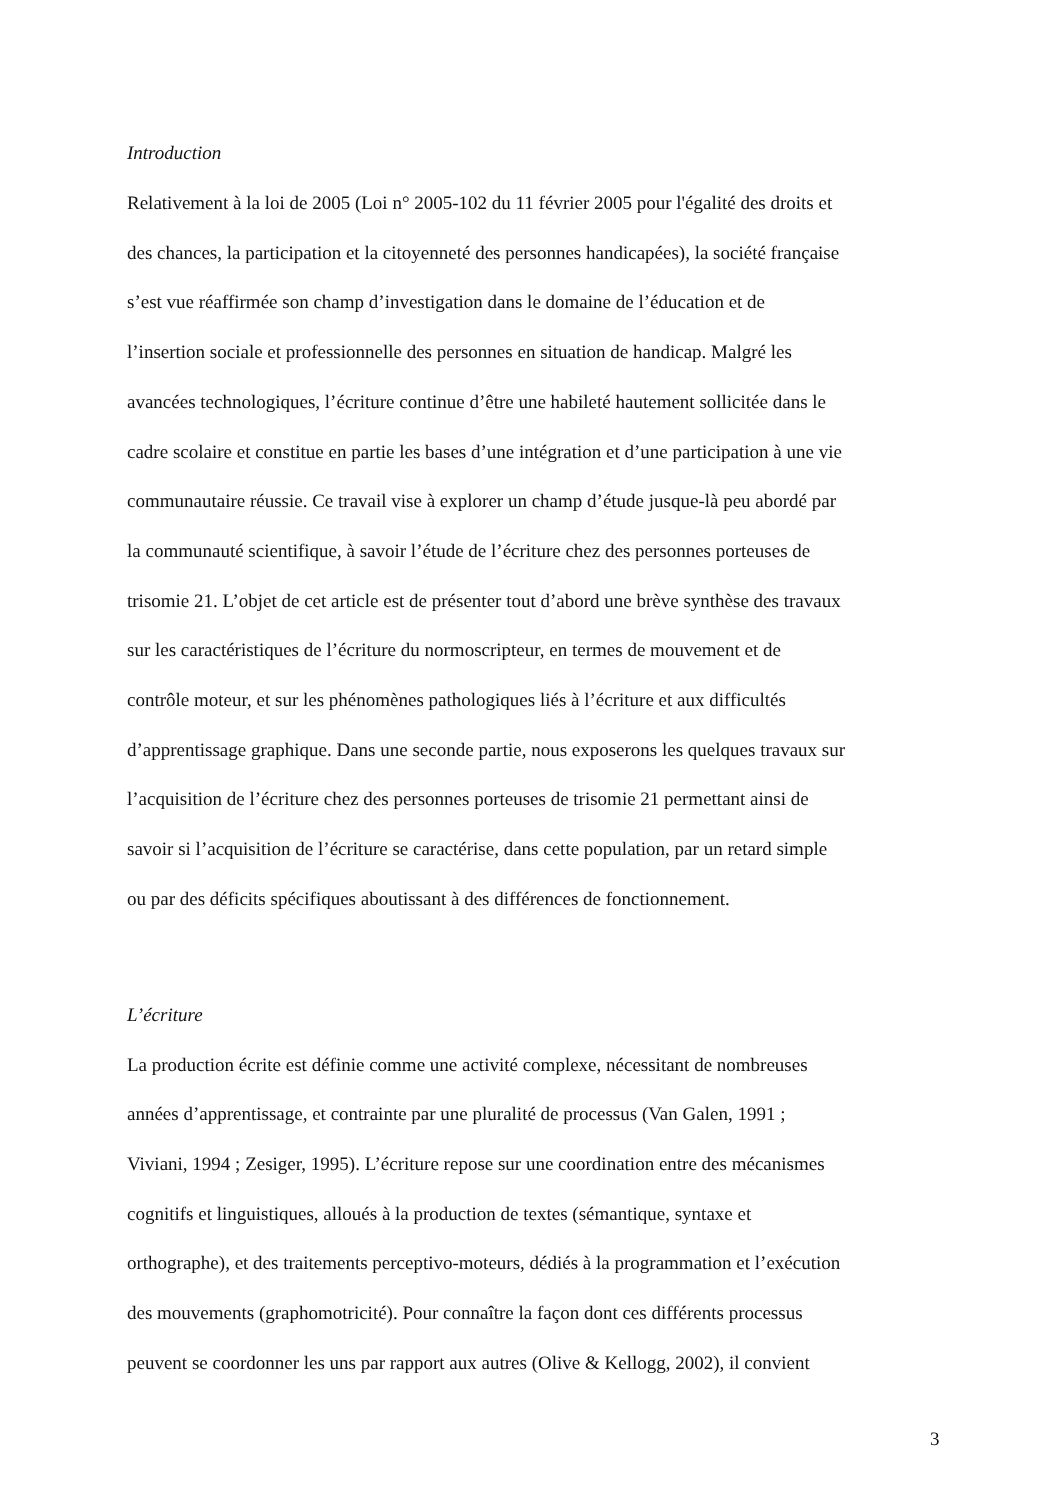Introduction
Relativement à la loi de 2005 (Loi n° 2005-102 du 11 février 2005 pour l'égalité des droits et
des chances, la participation et la citoyenneté des personnes handicapées), la société française
s’est vue réaffirmée son champ d’investigation dans le domaine de l’éducation et de
l’insertion sociale et professionnelle des personnes en situation de handicap. Malgré les
avancées technologiques, l’écriture continue d’être une habileté hautement sollicitée dans le
cadre scolaire et constitue en partie les bases d’une intégration et d’une participation à une vie
communautaire réussie. Ce travail vise à explorer un champ d’étude jusque-là peu abordé par
la communauté scientifique, à savoir l’étude de l’écriture chez des personnes porteuses de
trisomie 21. L’objet de cet article est de présenter tout d’abord une brève synthèse des travaux
sur les caractéristiques de l’écriture du normoscripteur, en termes de mouvement et de
contrôle moteur, et sur les phénomènes pathologiques liés à l’écriture et aux difficultés
d’apprentissage graphique. Dans une seconde partie, nous exposerons les quelques travaux sur
l’acquisition de l’écriture chez des personnes porteuses de trisomie 21 permettant ainsi de
savoir si l’acquisition de l’écriture se caractérise, dans cette population, par un retard simple
ou par des déficits spécifiques aboutissant à des différences de fonctionnement.
L’écriture
La production écrite est définie comme une activité complexe, nécessitant de nombreuses
années d’apprentissage, et contrainte par une pluralité de processus (Van Galen, 1991 ;
Viviani, 1994 ; Zesiger, 1995). L’écriture repose sur une coordination entre des mécanismes
cognitifs et linguistiques, alloués à la production de textes (sémantique, syntaxe et
orthographe), et des traitements perceptivo-moteurs, dédiés à la programmation et l’exécution
des mouvements (graphomotricité). Pour connaître la façon dont ces différents processus
peuvent se coordonner les uns par rapport aux autres (Olive & Kellogg, 2002), il convient
3